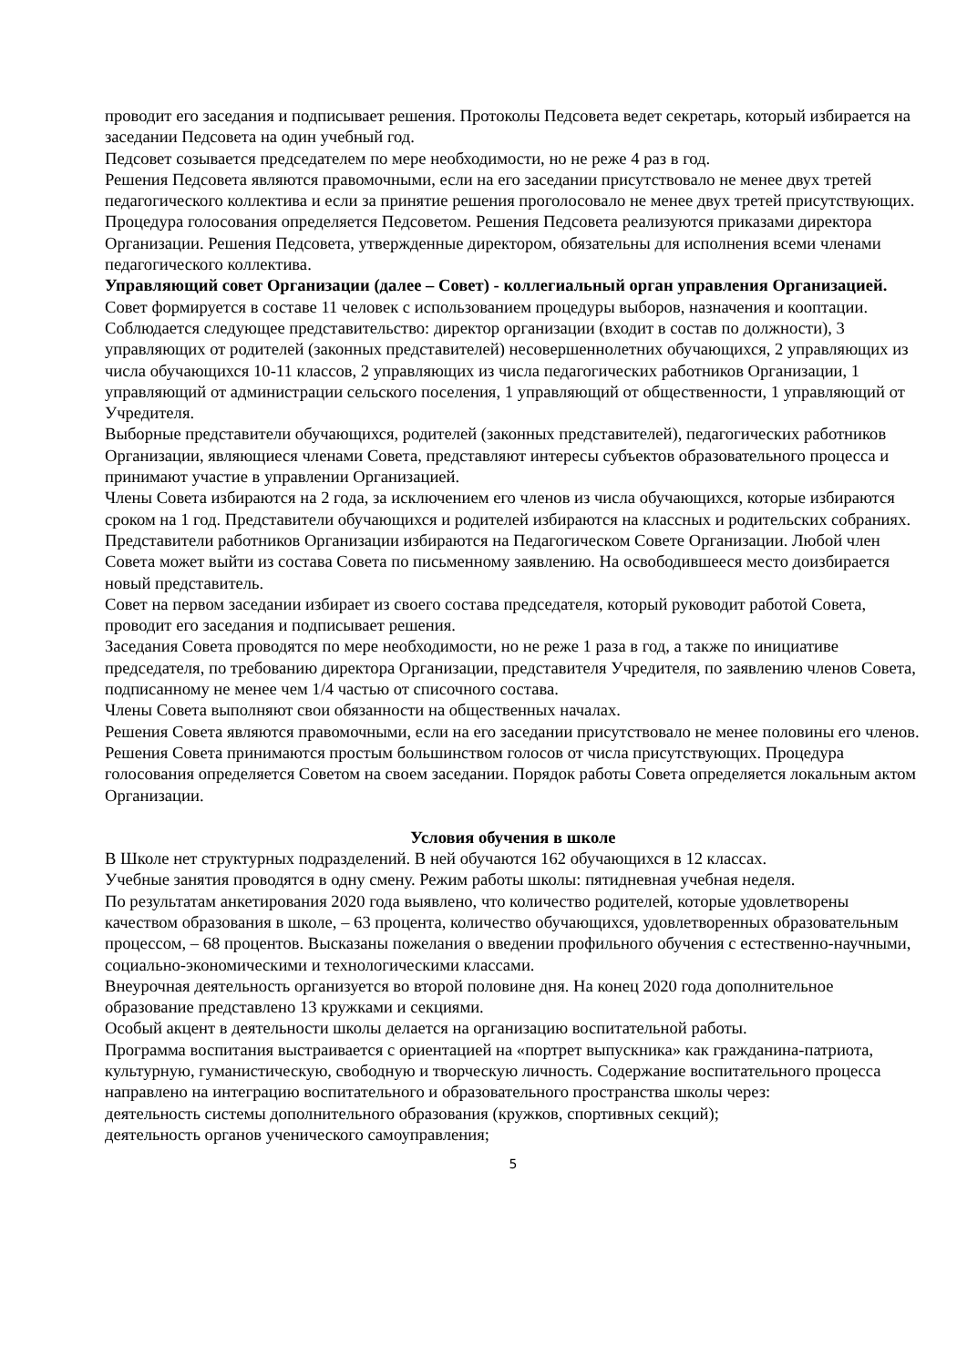проводит его заседания и подписывает решения. Протоколы Педсовета ведет секретарь, который избирается на заседании Педсовета на один учебный год.
Педсовет созывается председателем по мере необходимости, но не реже 4 раз в год.
Решения Педсовета являются правомочными, если на его заседании присутствовало не менее двух третей педагогического коллектива и если за принятие решения проголосовало не менее двух третей присутствующих.
Процедура голосования определяется Педсоветом. Решения Педсовета реализуются приказами директора Организации. Решения Педсовета, утвержденные директором, обязательны для исполнения всеми членами педагогического коллектива.
Управляющий совет Организации (далее – Совет) - коллегиальный орган управления Организацией.
Совет формируется в составе 11 человек с использованием процедуры выборов, назначения и кооптации.
Соблюдается следующее представительство: директор организации (входит в состав по должности), 3 управляющих от родителей (законных представителей) несовершеннолетних обучающихся, 2 управляющих из числа обучающихся 10-11 классов, 2 управляющих из числа педагогических работников Организации, 1 управляющий от администрации сельского поселения, 1 управляющий от общественности, 1 управляющий от Учредителя.
Выборные представители обучающихся, родителей (законных представителей), педагогических работников Организации, являющиеся членами Совета, представляют интересы субъектов образовательного процесса и принимают участие в управлении Организацией.
Члены Совета избираются на 2 года, за исключением его членов из числа обучающихся, которые избираются сроком на 1 год. Представители обучающихся и родителей избираются на классных и родительских собраниях. Представители работников Организации избираются на Педагогическом Совете Организации. Любой член Совета может выйти из состава Совета по письменному заявлению. На освободившееся место доизбирается новый представитель.
Совет на первом заседании избирает из своего состава председателя, который руководит работой Совета, проводит его заседания и подписывает решения.
Заседания Совета проводятся по мере необходимости, но не реже 1 раза в год, а также по инициативе председателя, по требованию директора Организации, представителя Учредителя, по заявлению членов Совета, подписанному не менее чем 1/4 частью от списочного состава.
Члены Совета выполняют свои обязанности на общественных началах.
Решения Совета являются правомочными, если на его заседании присутствовало не менее половины его членов. Решения Совета принимаются простым большинством голосов от числа присутствующих. Процедура голосования определяется Советом на своем заседании. Порядок работы Совета определяется локальным актом Организации.
Условия обучения в школе
В Школе нет структурных подразделений. В ней обучаются 162 обучающихся в 12 классах.
Учебные занятия проводятся в одну смену. Режим работы школы: пятидневная учебная неделя.
По результатам анкетирования 2020 года выявлено, что количество родителей, которые удовлетворены качеством образования в школе, – 63 процента, количество обучающихся, удовлетворенных образовательным процессом, – 68 процентов. Высказаны пожелания о введении профильного обучения с естественно-научными, социально-экономическими и технологическими классами.
Внеурочная деятельность организуется во второй половине дня. На конец 2020 года дополнительное образование представлено 13 кружками и секциями.
Особый акцент в деятельности школы делается на организацию воспитательной работы.
Программа воспитания выстраивается с ориентацией на «портрет выпускника» как гражданина-патриота, культурную, гуманистическую, свободную и творческую личность. Содержание воспитательного процесса направлено на интеграцию воспитательного и образовательного пространства школы через:
деятельность системы дополнительного образования (кружков, спортивных секций);
деятельность органов ученического самоуправления;
5